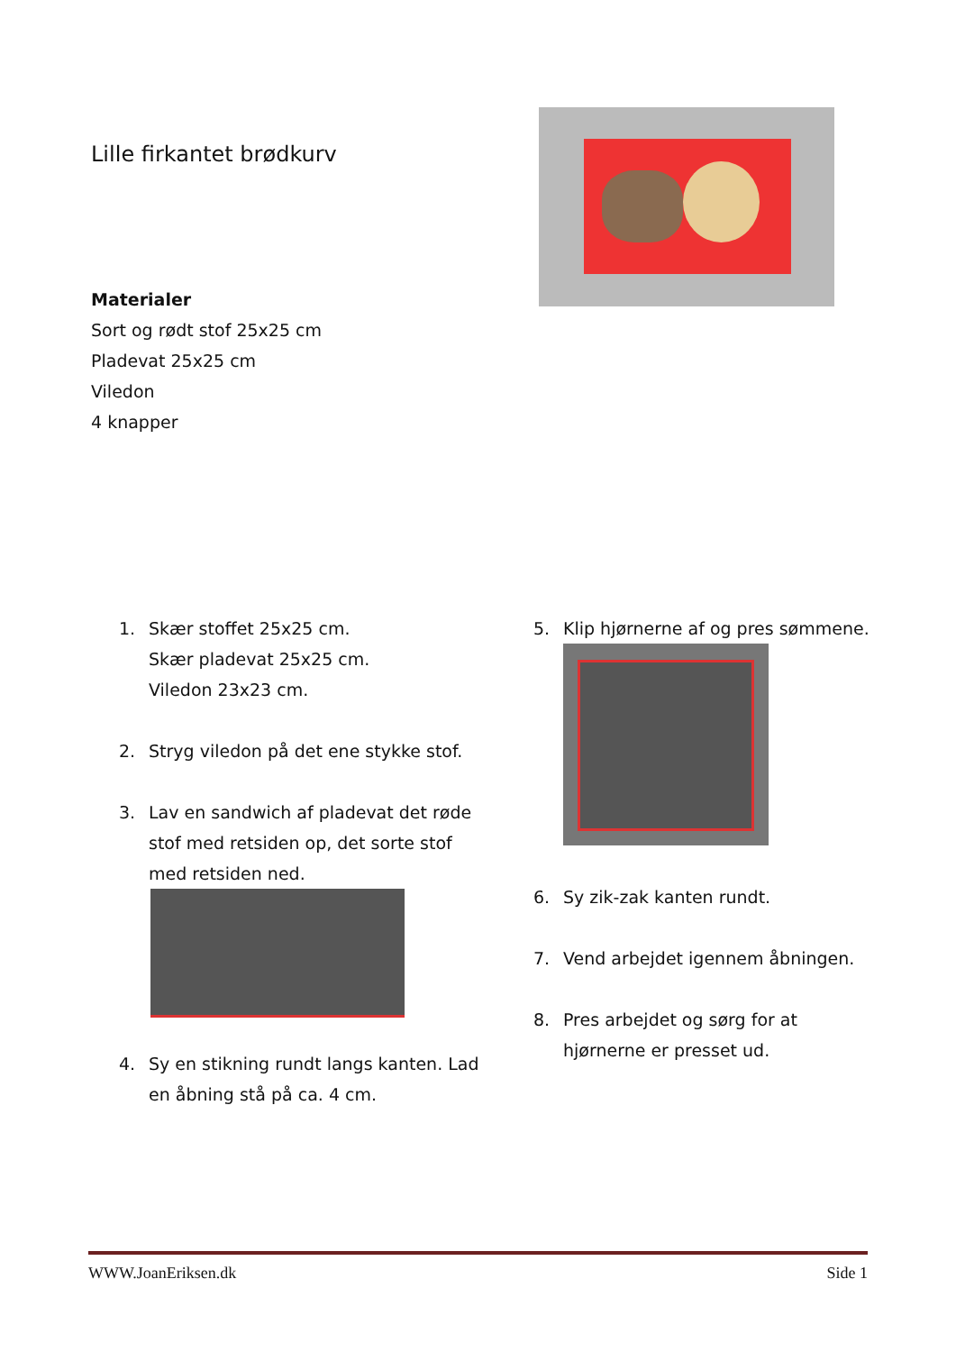Lille firkantet brødkurv
Materialer
Sort og rødt stof 25x25 cm
Pladevat 25x25 cm
Viledon
4 knapper
1. Skær stoffet 25x25 cm.
Skær pladevat 25x25 cm.
Viledon 23x23 cm.
2. Stryg viledon på det ene stykke stof.
3. Lav en sandwich af pladevat det røde stof med retsiden op, det sorte stof med retsiden ned.
4. Sy en stikning rundt langs kanten. Lad en åbning stå på ca. 4 cm.
5. Klip hjørnerne af og pres sømmene.
6. Sy zik-zak kanten rundt.
7. Vend arbejdet igennem åbningen.
8. Pres arbejdet og sørg for at hjørnerne er presset ud.
WWW.JoanEriksen.dk Side 1